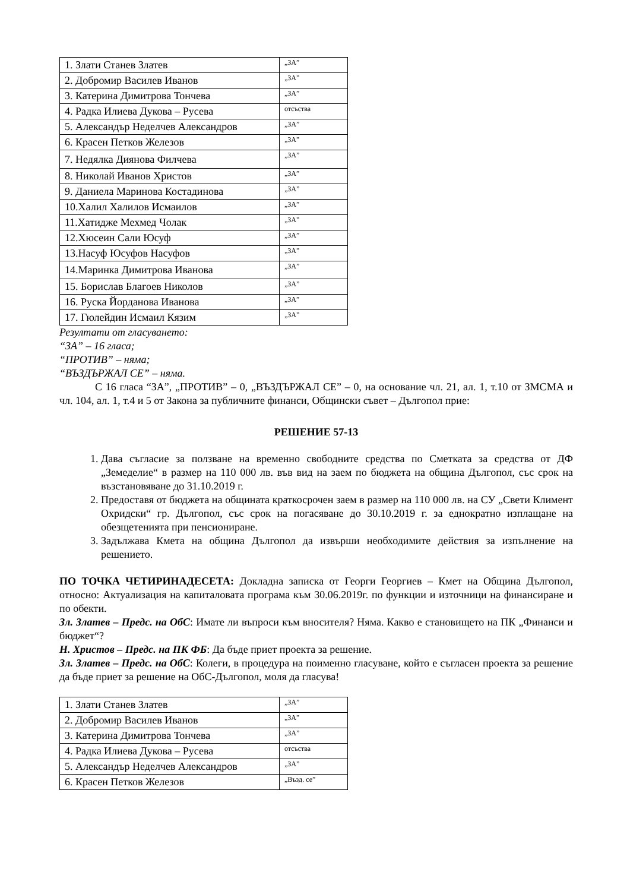| 1. Злати Станев Златев | „ЗА” |
| 2. Добромир Василев Иванов | „ЗА” |
| 3. Катерина Димитрова Тончева | „ЗА” |
| 4. Радка Илиева Дукова – Русева | отсъства |
| 5. Александър Неделчев Александров | „ЗА” |
| 6. Красен Петков Железов | „ЗА” |
| 7. Недялка Диянова Филчева | „ЗА” |
| 8. Николай Иванов Христов | „ЗА” |
| 9. Даниела Маринова Костадинова | „ЗА” |
| 10.Халил Халилов Исмаилов | „ЗА” |
| 11.Хатидже Мехмед Чолак | „ЗА” |
| 12.Хюсеин Сали Юсуф | „ЗА” |
| 13.Насуф Юсуфов Насуфов | „ЗА” |
| 14.Маринка Димитрова Иванова | „ЗА” |
| 15. Борислав Благоев Николов | „ЗА” |
| 16. Руска Йорданова Иванова | „ЗА” |
| 17. Гюлейдин Исмаил Кязим | „ЗА” |
Резултати от гласуването:
“ЗА” – 16 гласа;
“ПРОТИВ” – няма;
“ВЪЗДЪРЖАЛ СЕ” – няма.
С 16 гласа “ЗА”, „ПРОТИВ” – 0, „ВЪЗДЪРЖАЛ СЕ” – 0, на основание чл. 21, ал. 1, т.10 от ЗМСМА и чл. 104, ал. 1, т.4 и 5 от Закона за публичните финанси, Общински съвет – Дългопол прие:
РЕШЕНИЕ 57-13
1. Дава съгласие за ползване на временно свободните средства по Сметката за средства от ДФ „Земеделие“ в размер на 110 000 лв. във вид на заем по бюджета на община Дългопол, със срок на възстановяване до 31.10.2019 г.
2. Предоставя от бюджета на общината краткосрочен заем в размер на 110 000 лв. на СУ „Свети Климент Охридски“ гр. Дългопол, със срок на погасяване до 30.10.2019 г. за еднократно изплащане на обезщетенията при пенсиониране.
3. Задължава Кмета на община Дългопол да извърши необходимите действия за изпълнение на решението.
ПО ТОЧКА ЧЕТИРИНАДЕСЕТА: Докладна записка от Георги Георгиев – Кмет на Община Дългопол, относно: Актуализация на капиталовата програма към 30.06.2019г. по функции и източници на финансиране и по обекти.
Зл. Златев – Предс. на ОбС: Имате ли въпроси към вносителя? Няма. Какво е становището на ПК „Финанси и бюджет“?
Н. Христов – Предс. на ПК ФБ: Да бъде приет проекта за решение.
Зл. Златев – Предс. на ОбС: Колеги, в процедура на поименно гласуване, който е съгласен проекта за решение да бъде приет за решение на ОбС-Дългопол, моля да гласува!
| 1. Злати Станев Златев | „ЗА” |
| 2. Добромир Василев Иванов | „ЗА” |
| 3. Катерина Димитрова Тончева | „ЗА” |
| 4. Радка Илиева Дукова – Русева | отсъства |
| 5. Александър Неделчев Александров | „ЗА” |
| 6. Красен Петков Железов | „Възд. се” |